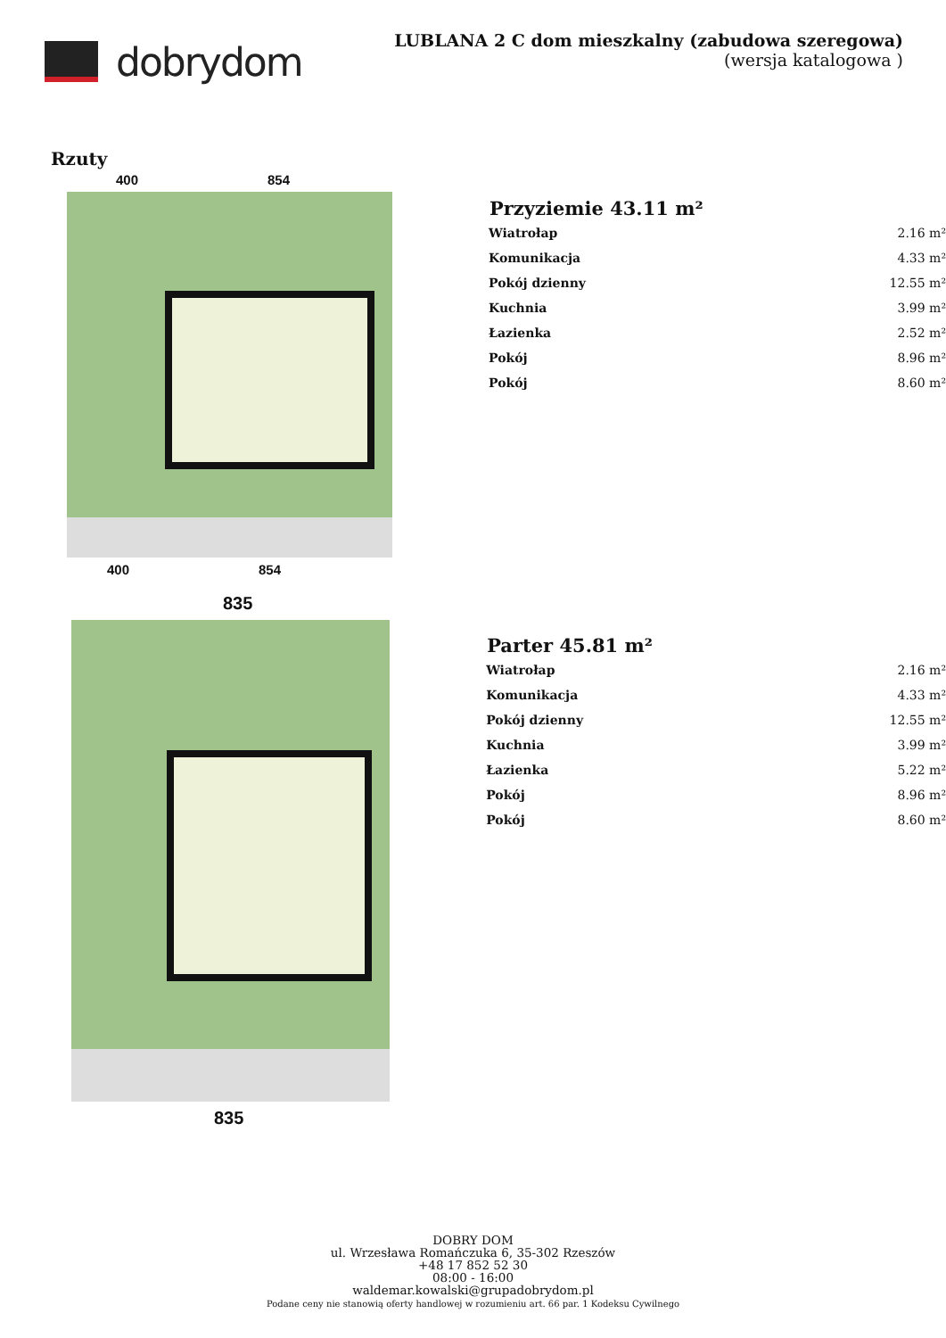dobrydom
LUBLANA 2 C dom mieszkalny (zabudowa szeregowa)
(wersja katalogowa )
Rzuty
400 854
400 854
| Przyziemie 43.11 m² | |
| --- | --- |
| Wiatrołap | 2.16 m² |
| Komunikacja | 4.33 m² |
| Pokój dzienny | 12.55 m² |
| Kuchnia | 3.99 m² |
| Łazienka | 2.52 m² |
| Pokój | 8.96 m² |
| Pokój | 8.60 m² |
835
835
| Parter 45.81 m² | |
| --- | --- |
| Wiatrołap | 2.16 m² |
| Komunikacja | 4.33 m² |
| Pokój dzienny | 12.55 m² |
| Kuchnia | 3.99 m² |
| Łazienka | 5.22 m² |
| Pokój | 8.96 m² |
| Pokój | 8.60 m² |
DOBRY DOM
ul. Wrzesława Romańczuka 6, 35-302 Rzeszów
+48 17 852 52 30
08:00 - 16:00
waldemar.kowalski@grupadobrydom.pl
Podane ceny nie stanowią oferty handlowej w rozumieniu art. 66 par. 1 Kodeksu Cywilnego